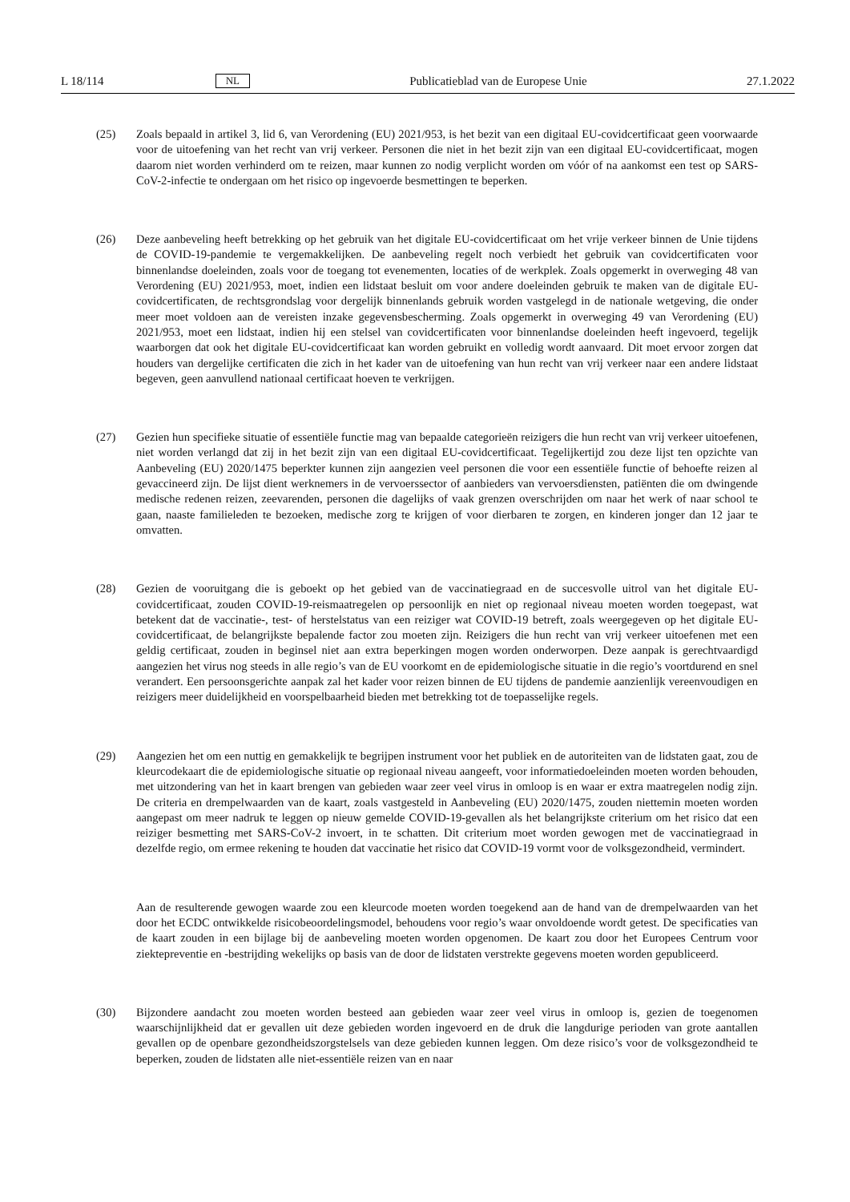L 18/114 NL Publicatieblad van de Europese Unie 27.1.2022
(25) Zoals bepaald in artikel 3, lid 6, van Verordening (EU) 2021/953, is het bezit van een digitaal EU-covidcertificaat geen voorwaarde voor de uitoefening van het recht van vrij verkeer. Personen die niet in het bezit zijn van een digitaal EU-covidcertificaat, mogen daarom niet worden verhinderd om te reizen, maar kunnen zo nodig verplicht worden om vóór of na aankomst een test op SARS-CoV-2-infectie te ondergaan om het risico op ingevoerde besmettingen te beperken.
(26) Deze aanbeveling heeft betrekking op het gebruik van het digitale EU-covidcertificaat om het vrije verkeer binnen de Unie tijdens de COVID-19-pandemie te vergemakkelijken. De aanbeveling regelt noch verbiedt het gebruik van covidcertificaten voor binnenlandse doeleinden, zoals voor de toegang tot evenementen, locaties of de werkplek. Zoals opgemerkt in overweging 48 van Verordening (EU) 2021/953, moet, indien een lidstaat besluit om voor andere doeleinden gebruik te maken van de digitale EU-covidcertificaten, de rechtsgrondslag voor dergelijk binnenlands gebruik worden vastgelegd in de nationale wetgeving, die onder meer moet voldoen aan de vereisten inzake gegevensbescherming. Zoals opgemerkt in overweging 49 van Verordening (EU) 2021/953, moet een lidstaat, indien hij een stelsel van covidcertificaten voor binnenlandse doeleinden heeft ingevoerd, tegelijk waarborgen dat ook het digitale EU-covidcertificaat kan worden gebruikt en volledig wordt aanvaard. Dit moet ervoor zorgen dat houders van dergelijke certificaten die zich in het kader van de uitoefening van hun recht van vrij verkeer naar een andere lidstaat begeven, geen aanvullend nationaal certificaat hoeven te verkrijgen.
(27) Gezien hun specifieke situatie of essentiële functie mag van bepaalde categorieën reizigers die hun recht van vrij verkeer uitoefenen, niet worden verlangd dat zij in het bezit zijn van een digitaal EU-covidcertificaat. Tegelijkertijd zou deze lijst ten opzichte van Aanbeveling (EU) 2020/1475 beperkter kunnen zijn aangezien veel personen die voor een essentiële functie of behoefte reizen al gevaccineerd zijn. De lijst dient werknemers in de vervoerssector of aanbieders van vervoersdiensten, patiënten die om dwingende medische redenen reizen, zeevarenden, personen die dagelijks of vaak grenzen overschrijden om naar het werk of naar school te gaan, naaste familieleden te bezoeken, medische zorg te krijgen of voor dierbaren te zorgen, en kinderen jonger dan 12 jaar te omvatten.
(28) Gezien de vooruitgang die is geboekt op het gebied van de vaccinatiegraad en de succesvolle uitrol van het digitale EU-covidcertificaat, zouden COVID-19-reismaatregelen op persoonlijk en niet op regionaal niveau moeten worden toegepast, wat betekent dat de vaccinatie-, test- of herstelstatus van een reiziger wat COVID-19 betreft, zoals weergegeven op het digitale EU-covidcertificaat, de belangrijkste bepalende factor zou moeten zijn. Reizigers die hun recht van vrij verkeer uitoefenen met een geldig certificaat, zouden in beginsel niet aan extra beperkingen mogen worden onderworpen. Deze aanpak is gerechtvaardigd aangezien het virus nog steeds in alle regio’s van de EU voorkomt en de epidemiologische situatie in die regio’s voortdurend en snel verandert. Een persoonsgerichte aanpak zal het kader voor reizen binnen de EU tijdens de pandemie aanzienlijk vereenvoudigen en reizigers meer duidelijkheid en voorspelbaarheid bieden met betrekking tot de toepasselijke regels.
(29) Aangezien het om een nuttig en gemakkelijk te begrijpen instrument voor het publiek en de autoriteiten van de lidstaten gaat, zou de kleurcodekaart die de epidemiologische situatie op regionaal niveau aangeeft, voor informatiedoeleinden moeten worden behouden, met uitzondering van het in kaart brengen van gebieden waar zeer veel virus in omloop is en waar er extra maatregelen nodig zijn. De criteria en drempelwaarden van de kaart, zoals vastgesteld in Aanbeveling (EU) 2020/1475, zouden niettemin moeten worden aangepast om meer nadruk te leggen op nieuw gemelde COVID-19-gevallen als het belangrijkste criterium om het risico dat een reiziger besmetting met SARS-CoV-2 invoert, in te schatten. Dit criterium moet worden gewogen met de vaccinatiegraad in dezelfde regio, om ermee rekening te houden dat vaccinatie het risico dat COVID-19 vormt voor de volksgezondheid, vermindert.
Aan de resulterende gewogen waarde zou een kleurcode moeten worden toegekend aan de hand van de drempelwaarden van het door het ECDC ontwikkelde risicobeoordelingsmodel, behoudens voor regio’s waar onvoldoende wordt getest. De specificaties van de kaart zouden in een bijlage bij de aanbeveling moeten worden opgenomen. De kaart zou door het Europees Centrum voor ziektepreventie en -bestrijding wekelijks op basis van de door de lidstaten verstrekte gegevens moeten worden gepubliceerd.
(30) Bijzondere aandacht zou moeten worden besteed aan gebieden waar zeer veel virus in omloop is, gezien de toegenomen waarschijnlijkheid dat er gevallen uit deze gebieden worden ingevoerd en de druk die langdurige perioden van grote aantallen gevallen op de openbare gezondheidszorgstelsels van deze gebieden kunnen leggen. Om deze risico’s voor de volksgezondheid te beperken, zouden de lidstaten alle niet-essentiële reizen van en naar